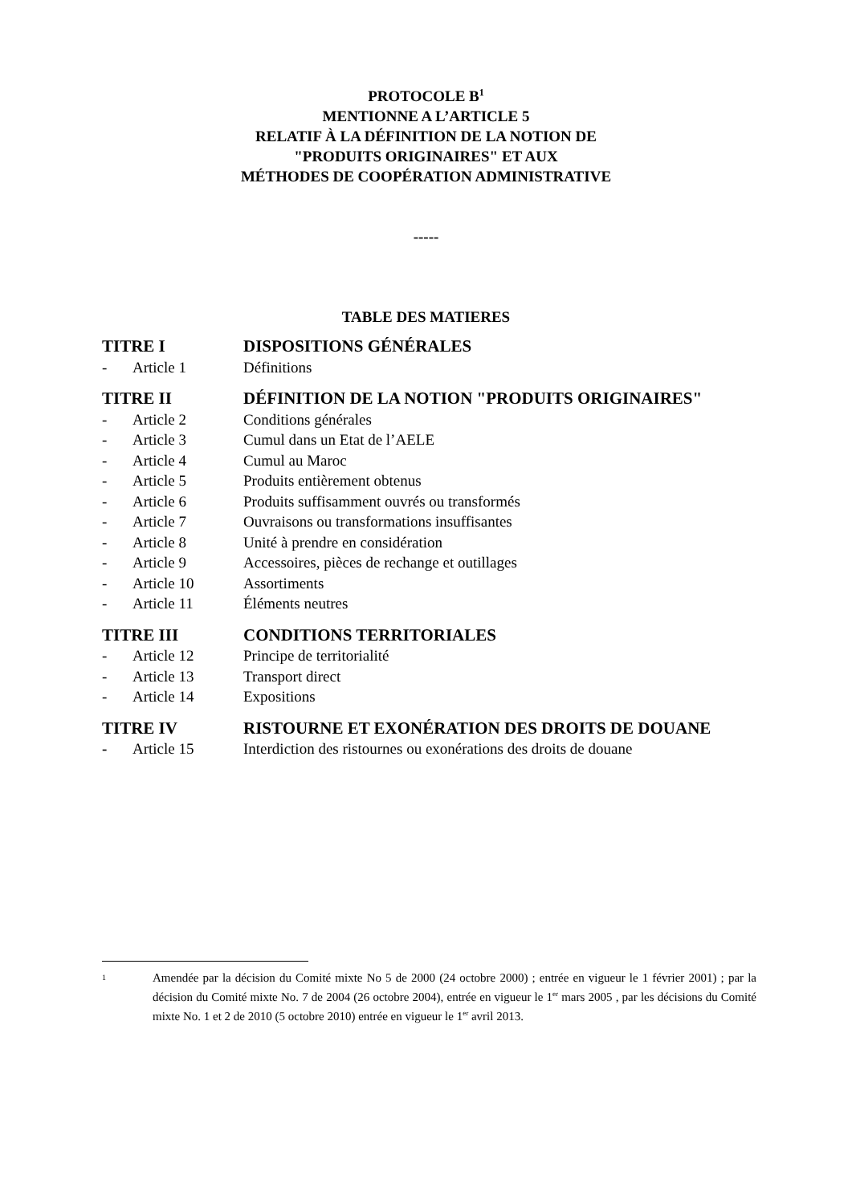PROTOCOLE B<sup>1</sup>
MENTIONNE A L’ARTICLE 5
RELATIF À LA DÉFINITION DE LA NOTION DE
"PRODUITS ORIGINAIRES" ET AUX
MÉTHODES DE COOPÉRATION ADMINISTRATIVE
-----
TABLE DES MATIERES
| TITRE I | | DISPOSITIONS GÉNÉRALES |
| - | Article 1 | Définitions |
| TITRE II | | DÉFINITION DE LA NOTION "PRODUITS ORIGINAIRES" |
| - | Article 2 | Conditions générales |
| - | Article 3 | Cumul dans un Etat de l’AELE |
| - | Article 4 | Cumul au Maroc |
| - | Article 5 | Produits entièrement obtenus |
| - | Article 6 | Produits suffisamment ouvrés ou transformés |
| - | Article 7 | Ouvraisons ou transformations insuffisantes |
| - | Article 8 | Unité à prendre en considération |
| - | Article 9 | Accessoires, pièces de rechange et outillages |
| - | Article 10 | Assortiments |
| - | Article 11 | Éléments neutres |
| TITRE III | | CONDITIONS TERRITORIALES |
| - | Article 12 | Principe de territorialité |
| - | Article 13 | Transport direct |
| - | Article 14 | Expositions |
| TITRE IV | | RISTOURNE ET EXONÉRATION DES DROITS DE DOUANE |
| - | Article 15 | Interdiction des ristournes ou exonérations des droits de douane |
| 1 | Amendée par la décision du Comité mixte No 5 de 2000 (24 octobre 2000) ; entrée en vigueur le 1 février 2001) ; par la décision du Comité mixte No. 7 de 2004 (26 octobre 2004), entrée en vigueur le 1<sup>er</sup> mars 2005 , par les décisions du Comité mixte No. 1 et 2 de 2010 (5 octobre 2010) entrée en vigueur le 1<sup>er</sup> avril 2013. |